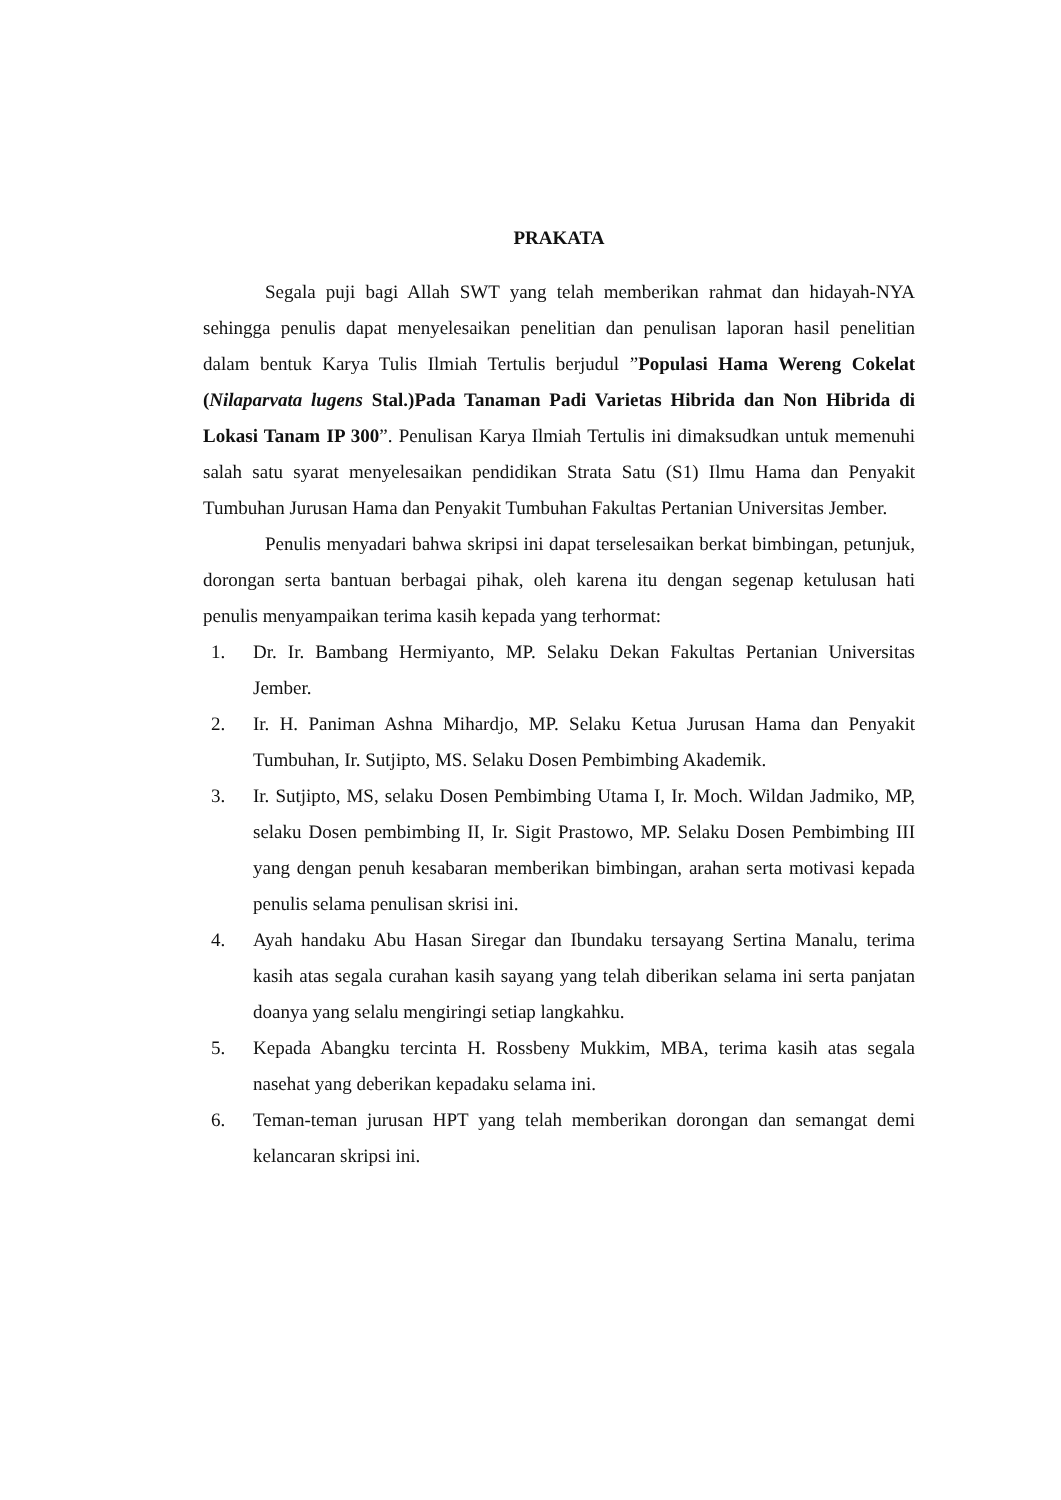PRAKATA
Segala puji bagi Allah SWT yang telah memberikan rahmat dan hidayah-NYA sehingga penulis dapat menyelesaikan penelitian dan penulisan laporan hasil penelitian dalam bentuk Karya Tulis Ilmiah Tertulis berjudul ”Populasi Hama Wereng Cokelat (Nilaparvata lugens Stal.)Pada Tanaman Padi Varietas Hibrida dan Non Hibrida di Lokasi Tanam IP 300”. Penulisan Karya Ilmiah Tertulis ini dimaksudkan untuk memenuhi salah satu syarat menyelesaikan pendidikan Strata Satu (S1) Ilmu Hama dan Penyakit Tumbuhan Jurusan Hama dan Penyakit Tumbuhan Fakultas Pertanian Universitas Jember.
Penulis menyadari bahwa skripsi ini dapat terselesaikan berkat bimbingan, petunjuk, dorongan serta bantuan berbagai pihak, oleh karena itu dengan segenap ketulusan hati penulis menyampaikan terima kasih kepada yang terhormat:
1. Dr. Ir. Bambang Hermiyanto, MP. Selaku Dekan Fakultas Pertanian Universitas Jember.
2. Ir. H. Paniman Ashna Mihardjo, MP. Selaku Ketua Jurusan Hama dan Penyakit Tumbuhan, Ir. Sutjipto, MS. Selaku Dosen Pembimbing Akademik.
3. Ir. Sutjipto, MS, selaku Dosen Pembimbing Utama I, Ir. Moch. Wildan Jadmiko, MP, selaku Dosen pembimbing II, Ir. Sigit Prastowo, MP. Selaku Dosen Pembimbing III yang dengan penuh kesabaran memberikan bimbingan, arahan serta motivasi kepada penulis selama penulisan skrisi ini.
4. Ayah handaku Abu Hasan Siregar dan Ibundaku tersayang Sertina Manalu, terima kasih atas segala curahan kasih sayang yang telah diberikan selama ini serta panjatan doanya yang selalu mengiringi setiap langkahku.
5. Kepada Abangku tercinta H. Rossbeny Mukkim, MBA, terima kasih atas segala nasehat yang deberikan kepadaku selama ini.
6. Teman-teman jurusan HPT yang telah memberikan dorongan dan semangat demi kelancaran skripsi ini.